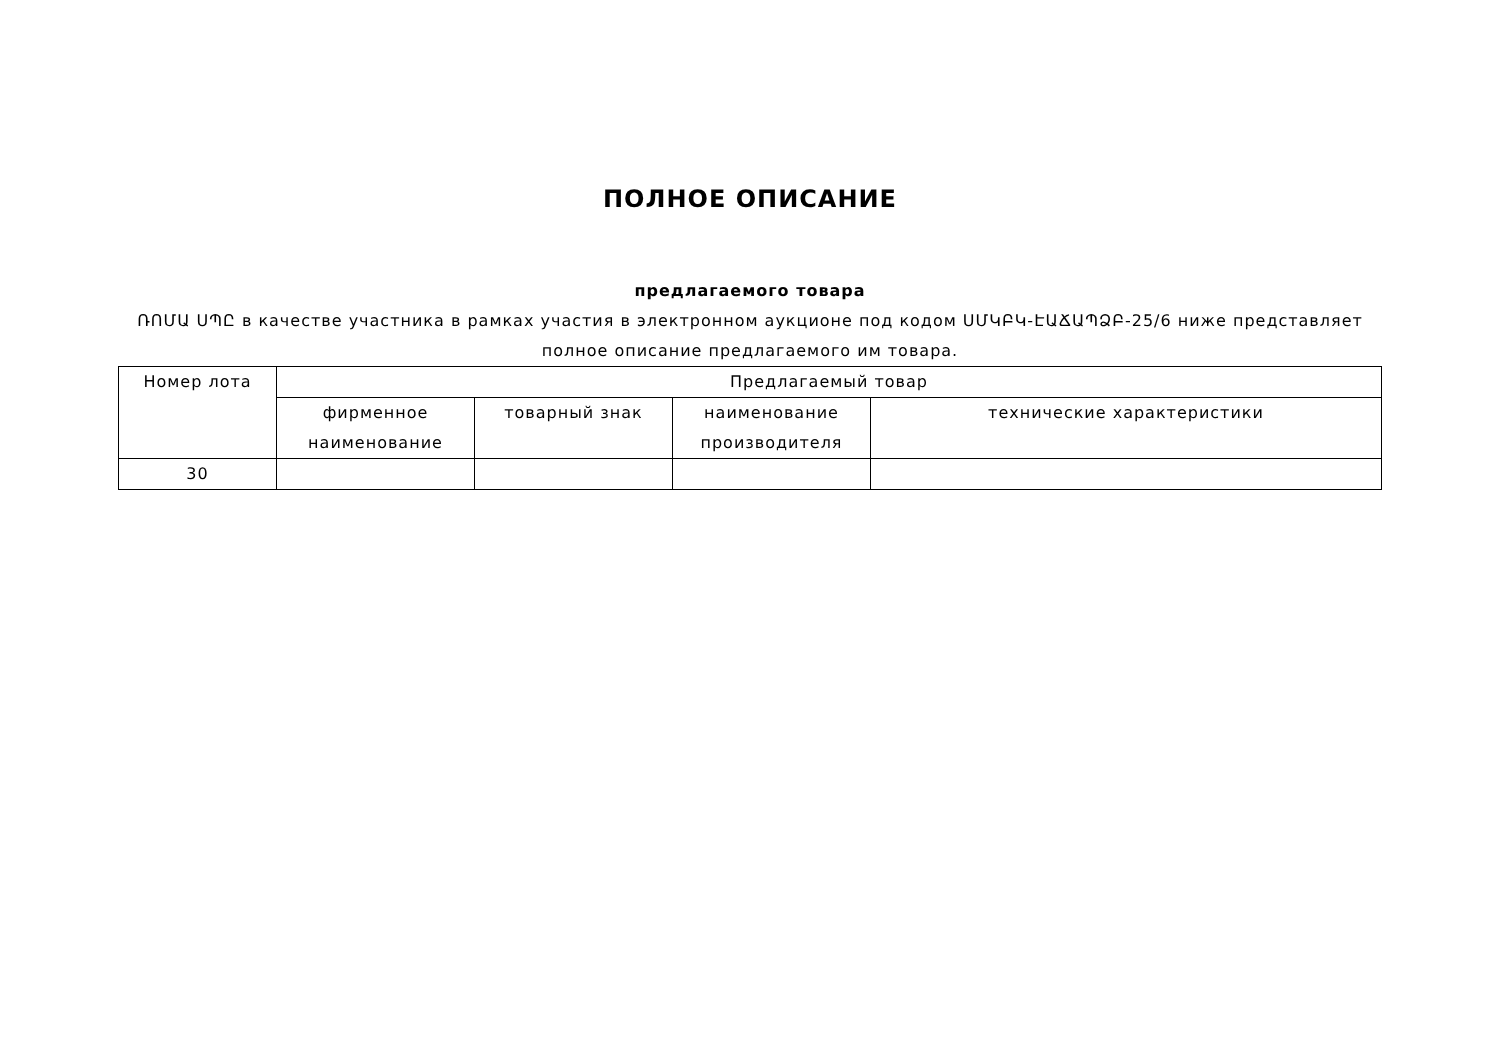ПОЛНОЕ ОПИСАНИЕ
предлагаемого товара
ՌՈՄԱ ՍՊԸ в качестве участника в рамках участия в электронном аукционе под кодом ՍՄԿԲԿ-ԷԱՃԱՊՁԲ-25/6 ниже представляет полное описание предлагаемого им товара.
| Номер лота | Предлагаемый товар | | | |
| --- | --- | --- | --- | --- |
| | фирменное наименование | товарный знак | наименование производителя | технические характеристики |
| 30 | | | | |